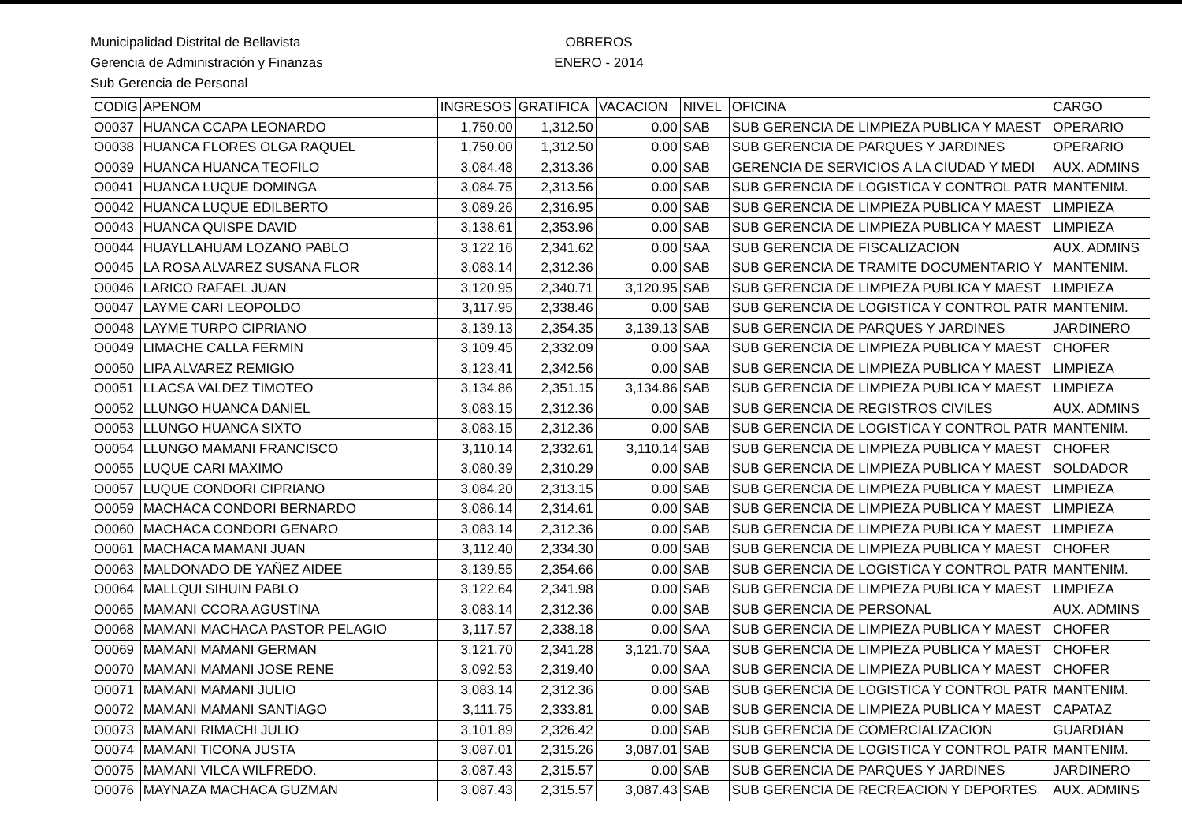Municipalidad Distrital de Bellavista
Gerencia de Administración y Finanzas
Sub Gerencia de Personal
OBREROS
ENERO - 2014
| CODIG | APENOM | INGRESOS | GRATIFICA | VACACION | NIVEL | OFICINA | CARGO |
| --- | --- | --- | --- | --- | --- | --- | --- |
| O0037 | HUANCA CCAPA LEONARDO | 1,750.00 | 1,312.50 | 0.00 | SAB | SUB GERENCIA DE LIMPIEZA PUBLICA Y MAEST | OPERARIO |
| O0038 | HUANCA FLORES OLGA RAQUEL | 1,750.00 | 1,312.50 | 0.00 | SAB | SUB GERENCIA DE PARQUES Y JARDINES | OPERARIO |
| O0039 | HUANCA HUANCA TEOFILO | 3,084.48 | 2,313.36 | 0.00 | SAB | GERENCIA DE SERVICIOS A LA CIUDAD Y MEDI | AUX. ADMINS |
| O0041 | HUANCA LUQUE DOMINGA | 3,084.75 | 2,313.56 | 0.00 | SAB | SUB GERENCIA DE LOGISTICA Y CONTROL PATR | MANTENIM. |
| O0042 | HUANCA LUQUE EDILBERTO | 3,089.26 | 2,316.95 | 0.00 | SAB | SUB GERENCIA DE LIMPIEZA PUBLICA Y MAEST | LIMPIEZA |
| O0043 | HUANCA QUISPE DAVID | 3,138.61 | 2,353.96 | 0.00 | SAB | SUB GERENCIA DE LIMPIEZA PUBLICA Y MAEST | LIMPIEZA |
| O0044 | HUAYLLAHUAM LOZANO PABLO | 3,122.16 | 2,341.62 | 0.00 | SAA | SUB GERENCIA DE FISCALIZACION | AUX. ADMINS |
| O0045 | LA ROSA ALVAREZ SUSANA FLOR | 3,083.14 | 2,312.36 | 0.00 | SAB | SUB GERENCIA DE TRAMITE DOCUMENTARIO Y | MANTENIM. |
| O0046 | LARICO RAFAEL JUAN | 3,120.95 | 2,340.71 | 3,120.95 | SAB | SUB GERENCIA DE LIMPIEZA PUBLICA Y MAEST | LIMPIEZA |
| O0047 | LAYME CARI LEOPOLDO | 3,117.95 | 2,338.46 | 0.00 | SAB | SUB GERENCIA DE LOGISTICA Y CONTROL PATR | MANTENIM. |
| O0048 | LAYME TURPO CIPRIANO | 3,139.13 | 2,354.35 | 3,139.13 | SAB | SUB GERENCIA DE PARQUES Y JARDINES | JARDINERO |
| O0049 | LIMACHE CALLA FERMIN | 3,109.45 | 2,332.09 | 0.00 | SAA | SUB GERENCIA DE LIMPIEZA PUBLICA Y MAEST | CHOFER |
| O0050 | LIPA ALVAREZ REMIGIO | 3,123.41 | 2,342.56 | 0.00 | SAB | SUB GERENCIA DE LIMPIEZA PUBLICA Y MAEST | LIMPIEZA |
| O0051 | LLACSA VALDEZ TIMOTEO | 3,134.86 | 2,351.15 | 3,134.86 | SAB | SUB GERENCIA DE LIMPIEZA PUBLICA Y MAEST | LIMPIEZA |
| O0052 | LLUNGO HUANCA DANIEL | 3,083.15 | 2,312.36 | 0.00 | SAB | SUB GERENCIA DE REGISTROS CIVILES | AUX. ADMINS |
| O0053 | LLUNGO HUANCA SIXTO | 3,083.15 | 2,312.36 | 0.00 | SAB | SUB GERENCIA DE LOGISTICA Y CONTROL PATR | MANTENIM. |
| O0054 | LLUNGO MAMANI FRANCISCO | 3,110.14 | 2,332.61 | 3,110.14 | SAB | SUB GERENCIA DE LIMPIEZA PUBLICA Y MAEST | CHOFER |
| O0055 | LUQUE CARI MAXIMO | 3,080.39 | 2,310.29 | 0.00 | SAB | SUB GERENCIA DE LIMPIEZA PUBLICA Y MAEST | SOLDADOR |
| O0057 | LUQUE CONDORI CIPRIANO | 3,084.20 | 2,313.15 | 0.00 | SAB | SUB GERENCIA DE LIMPIEZA PUBLICA Y MAEST | LIMPIEZA |
| O0059 | MACHACA CONDORI BERNARDO | 3,086.14 | 2,314.61 | 0.00 | SAB | SUB GERENCIA DE LIMPIEZA PUBLICA Y MAEST | LIMPIEZA |
| O0060 | MACHACA CONDORI GENARO | 3,083.14 | 2,312.36 | 0.00 | SAB | SUB GERENCIA DE LIMPIEZA PUBLICA Y MAEST | LIMPIEZA |
| O0061 | MACHACA MAMANI JUAN | 3,112.40 | 2,334.30 | 0.00 | SAB | SUB GERENCIA DE LIMPIEZA PUBLICA Y MAEST | CHOFER |
| O0063 | MALDONADO DE YAÑEZ AIDEE | 3,139.55 | 2,354.66 | 0.00 | SAB | SUB GERENCIA DE LOGISTICA Y CONTROL PATR | MANTENIM. |
| O0064 | MALLQUI SIHUIN PABLO | 3,122.64 | 2,341.98 | 0.00 | SAB | SUB GERENCIA DE LIMPIEZA PUBLICA Y MAEST | LIMPIEZA |
| O0065 | MAMANI CCORA AGUSTINA | 3,083.14 | 2,312.36 | 0.00 | SAB | SUB GERENCIA DE PERSONAL | AUX. ADMINS |
| O0068 | MAMANI MACHACA PASTOR PELAGIO | 3,117.57 | 2,338.18 | 0.00 | SAA | SUB GERENCIA DE LIMPIEZA PUBLICA Y MAEST | CHOFER |
| O0069 | MAMANI MAMANI GERMAN | 3,121.70 | 2,341.28 | 3,121.70 | SAA | SUB GERENCIA DE LIMPIEZA PUBLICA Y MAEST | CHOFER |
| O0070 | MAMANI MAMANI JOSE RENE | 3,092.53 | 2,319.40 | 0.00 | SAA | SUB GERENCIA DE LIMPIEZA PUBLICA Y MAEST | CHOFER |
| O0071 | MAMANI MAMANI JULIO | 3,083.14 | 2,312.36 | 0.00 | SAB | SUB GERENCIA DE LOGISTICA Y CONTROL PATR | MANTENIM. |
| O0072 | MAMANI MAMANI SANTIAGO | 3,111.75 | 2,333.81 | 0.00 | SAB | SUB GERENCIA DE LIMPIEZA PUBLICA Y MAEST | CAPATAZ |
| O0073 | MAMANI RIMACHI JULIO | 3,101.89 | 2,326.42 | 0.00 | SAB | SUB GERENCIA DE COMERCIALIZACION | GUARDIÁN |
| O0074 | MAMANI TICONA JUSTA | 3,087.01 | 2,315.26 | 3,087.01 | SAB | SUB GERENCIA DE LOGISTICA Y CONTROL PATR | MANTENIM. |
| O0075 | MAMANI VILCA WILFREDO. | 3,087.43 | 2,315.57 | 0.00 | SAB | SUB GERENCIA DE PARQUES Y JARDINES | JARDINERO |
| O0076 | MAYNAZA MACHACA GUZMAN | 3,087.43 | 2,315.57 | 3,087.43 | SAB | SUB GERENCIA DE RECREACION Y DEPORTES | AUX. ADMINS |